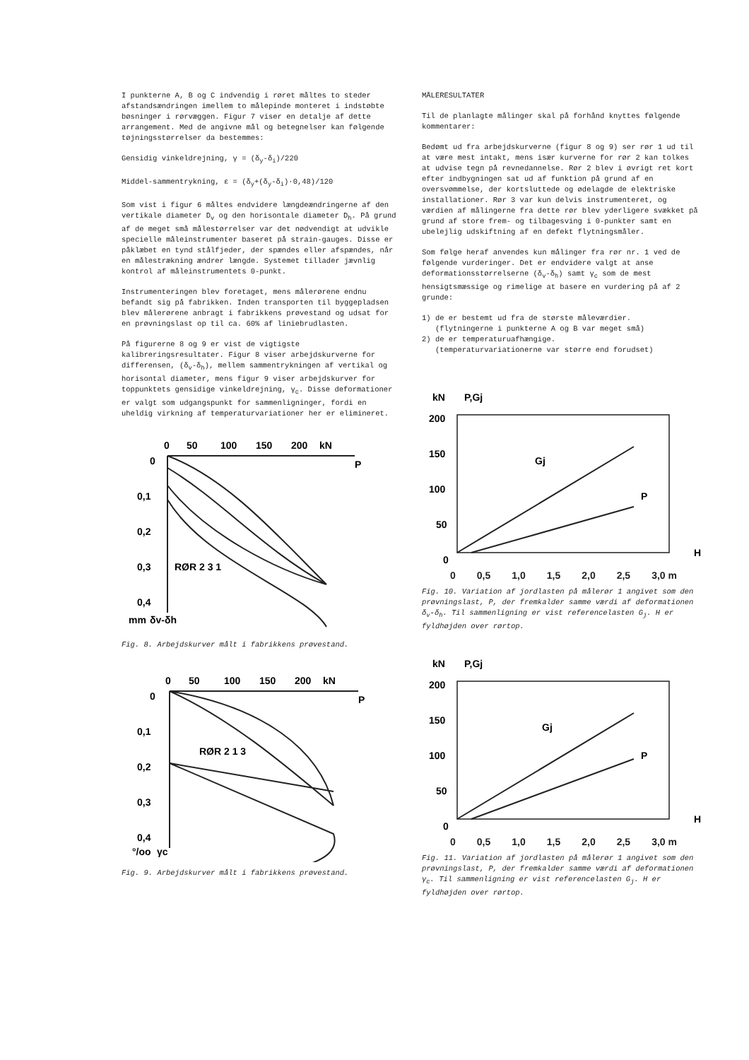I punkterne A, B og C indvendig i røret måltes to steder afstandsændringen imellem to målepinde monteret i indstøbte bøsninger i rørvæggen. Figur 7 viser en detalje af dette arrangement. Med de angivne mål og betegnelser kan følgende tøjningsstørrelser da bestemmes:
Gensidig vinkeldrejning, γ = (δ<sub>y</sub>-δ<sub>i</sub>)/220
Middel-sammentrykning, ε = (δ<sub>y</sub>+(δ<sub>y</sub>-δ<sub>i</sub>)·0,48)/120
Som vist i figur 6 måltes endvidere længdeændringerne af den vertikale diameter D<sub>v</sub> og den horisontale diameter D<sub>h</sub>. På grund af de meget små målestørrelser var det nødvendigt at udvikle specielle måleinstrumenter baseret på strain-gauges. Disse er påklæbet en tynd stålfjeder, der spændes eller afspændes, når en målestrækning ændrer længde. Systemet tillader jævnlig kontrol af måleinstrumentets 0-punkt.
Instrumenteringen blev foretaget, mens målerørene endnu befandt sig på fabrikken. Inden transporten til byggepladsen blev målerørene anbragt i fabrikkens prøvestand og udsat for en prøvningslast op til ca. 60% af liniebrudlasten.
På figurerne 8 og 9 er vist de vigtigste kalibreringsresultater. Figur 8 viser arbejdskurverne for differensen, (δ<sub>v</sub>-δ<sub>h</sub>), mellem sammentrykningen af vertikal og horisontal diameter, mens figur 9 viser arbejdskurver for toppunktets gensidige vinkeldrejning, γ<sub>c</sub>. Disse deformationer er valgt som udgangspunkt for sammenligninger, fordi en uheldig virkning af temperaturvariationer her er elimineret.
0
50
100
150
200
kN
P
0
0,1
0,2
0,3
0,4
mm
δv-δh
RØR 2 3 1
Fig. 8. Arbejdskurver målt i fabrikkens prøvestand.
0
50
100
150
200
kN
P
0
0,1
0,2
0,3
0,4
°/oo
γc
RØR 2 1 3
Fig. 9. Arbejdskurver målt i fabrikkens prøvestand.
MÅLERESULTATER
Til de planlagte målinger skal på forhånd knyttes følgende kommentarer:
Bedømt ud fra arbejdskurverne (figur 8 og 9) ser rør 1 ud til at være mest intakt, mens især kurverne for rør 2 kan tolkes at udvise tegn på revnedannelse. Rør 2 blev i øvrigt ret kort efter indbygningen sat ud af funktion på grund af en oversvømmelse, der kortsluttede og ødelagde de elektriske installationer. Rør 3 var kun delvis instrumenteret, og værdien af målingerne fra dette rør blev yderligere svækket på grund af store frem- og tilbagesving i 0-punkter samt en ubelejlig udskiftning af en defekt flytningsmåler.
Som følge heraf anvendes kun målinger fra rør nr. 1 ved de følgende vurderinger. Det er endvidere valgt at anse deformationsstørrelserne (δ<sub>v</sub>-δ<sub>h</sub>) samt γ<sub>c</sub> som de mest hensigtsmæssige og rimelige at basere en vurdering på af 2 grunde:
1) de er bestemt ud fra de største måleværdier.
(flytningerne i punkterne A og B var meget små)
2) de er temperaturuafhængige.
(temperaturvariationerne var større end forudset)
kN
P,Gj
200
150
100
50
0
H
Gj
P
0 0,5 1,0 1,5 2,0 2,5 3,0 m
Fig. 10. Variation af jordlasten på målerør 1 angivet som den prøvningslast, P, der fremkalder samme værdi af deformationen δ<sub>v</sub>-δ<sub>h</sub>. Til sammenligning er vist referencelasten G<sub>j</sub>. H er fyldhøjden over rørtop.
kN
P,Gj
200
150
100
50
0
H
Gj
P
0 0,5 1,0 1,5 2,0 2,5 3,0 m
Fig. 11. Variation af jordlasten på målerør 1 angivet som den prøvningslast, P, der fremkalder samme værdi af deformationen γ<sub>c</sub>. Til sammenligning er vist referencelasten G<sub>j</sub>. H er fyldhøjden over rørtop.